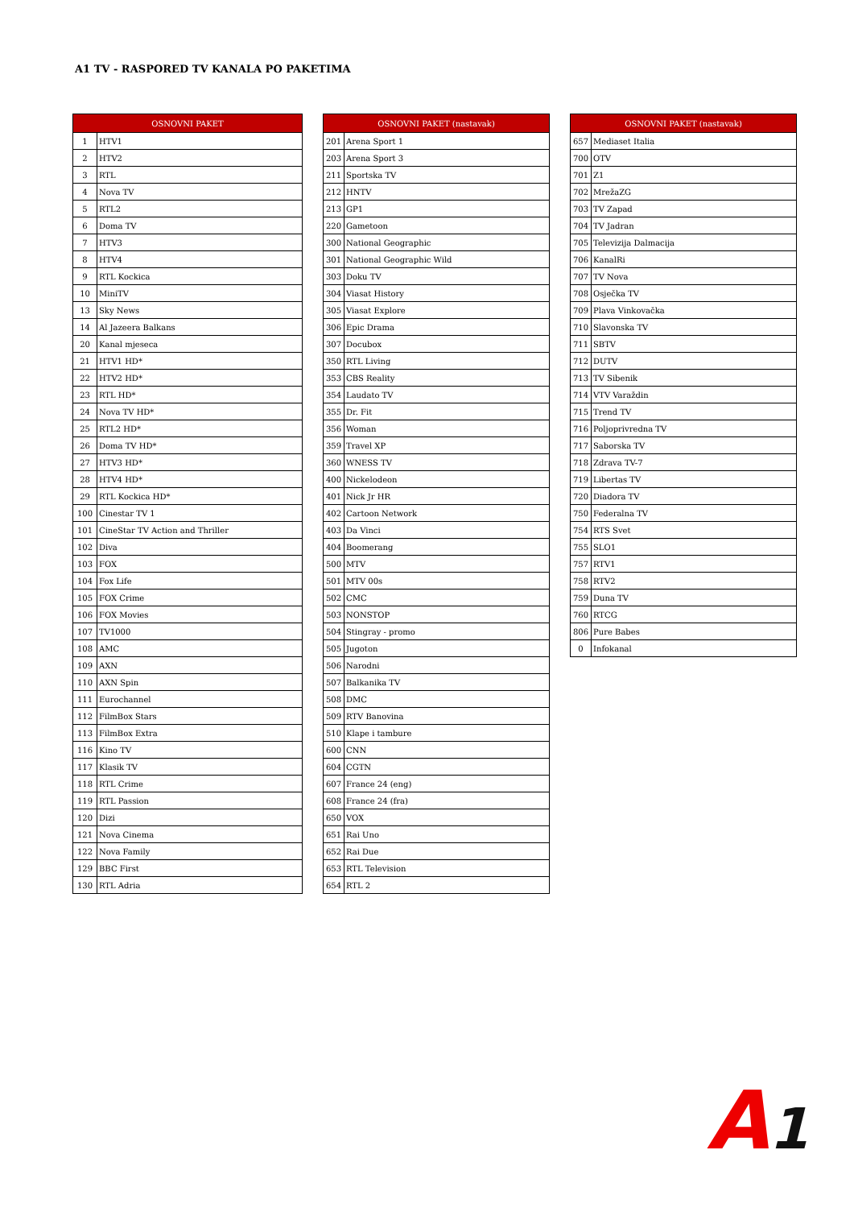A1 TV - RASPORED TV KANALA PO PAKETIMA
| OSNOVNI PAKET | |
| --- | --- |
| 1 | HTV1 |
| 2 | HTV2 |
| 3 | RTL |
| 4 | Nova TV |
| 5 | RTL2 |
| 6 | Doma TV |
| 7 | HTV3 |
| 8 | HTV4 |
| 9 | RTL Kockica |
| 10 | MiniTV |
| 13 | Sky News |
| 14 | Al Jazeera Balkans |
| 20 | Kanal mjeseca |
| 21 | HTV1 HD* |
| 22 | HTV2 HD* |
| 23 | RTL HD* |
| 24 | Nova TV HD* |
| 25 | RTL2 HD* |
| 26 | Doma TV HD* |
| 27 | HTV3 HD* |
| 28 | HTV4 HD* |
| 29 | RTL Kockica HD* |
| 100 | Cinestar TV 1 |
| 101 | CineStar TV Action and Thriller |
| 102 | Diva |
| 103 | FOX |
| 104 | Fox Life |
| 105 | FOX Crime |
| 106 | FOX Movies |
| 107 | TV1000 |
| 108 | AMC |
| 109 | AXN |
| 110 | AXN Spin |
| 111 | Eurochannel |
| 112 | FilmBox Stars |
| 113 | FilmBox Extra |
| 116 | Kino TV |
| 117 | Klasik TV |
| 118 | RTL Crime |
| 119 | RTL Passion |
| 120 | Dizi |
| 121 | Nova Cinema |
| 122 | Nova Family |
| 129 | BBC First |
| 130 | RTL Adria |
| OSNOVNI PAKET (nastavak) | |
| --- | --- |
| 201 | Arena Sport 1 |
| 203 | Arena Sport 3 |
| 211 | Sportska TV |
| 212 | HNTV |
| 213 | GP1 |
| 220 | Gametoon |
| 300 | National Geographic |
| 301 | National Geographic Wild |
| 303 | Doku TV |
| 304 | Viasat History |
| 305 | Viasat Explore |
| 306 | Epic Drama |
| 307 | Docubox |
| 350 | RTL Living |
| 353 | CBS Reality |
| 354 | Laudato TV |
| 355 | Dr. Fit |
| 356 | Woman |
| 359 | Travel XP |
| 360 | WNESS TV |
| 400 | Nickelodeon |
| 401 | Nick Jr HR |
| 402 | Cartoon Network |
| 403 | Da Vinci |
| 404 | Boomerang |
| 500 | MTV |
| 501 | MTV 00s |
| 502 | CMC |
| 503 | NONSTOP |
| 504 | Stingray - promo |
| 505 | Jugoton |
| 506 | Narodni |
| 507 | Balkanika TV |
| 508 | DMC |
| 509 | RTV Banovina |
| 510 | Klape i tambure |
| 600 | CNN |
| 604 | CGTN |
| 607 | France 24 (eng) |
| 608 | France 24 (fra) |
| 650 | VOX |
| 651 | Rai Uno |
| 652 | Rai Due |
| 653 | RTL Television |
| 654 | RTL 2 |
| OSNOVNI PAKET (nastavak) | |
| --- | --- |
| 657 | Mediaset Italia |
| 700 | OTV |
| 701 | Z1 |
| 702 | MrežaZG |
| 703 | TV Zapad |
| 704 | TV Jadran |
| 705 | Televizija Dalmacija |
| 706 | KanalRi |
| 707 | TV Nova |
| 708 | Osječka TV |
| 709 | Plava Vinkovačka |
| 710 | Slavonska TV |
| 711 | SBTV |
| 712 | DUTV |
| 713 | TV Sibenik |
| 714 | VTV Varaždin |
| 715 | Trend TV |
| 716 | Poljoprivredna TV |
| 717 | Saborska TV |
| 718 | Zdrava TV-7 |
| 719 | Libertas TV |
| 720 | Diadora TV |
| 750 | Federalna TV |
| 754 | RTS Svet |
| 755 | SLO1 |
| 757 | RTV1 |
| 758 | RTV2 |
| 759 | Duna TV |
| 760 | RTCG |
| 806 | Pure Babes |
| 0 | Infokanal |
A1